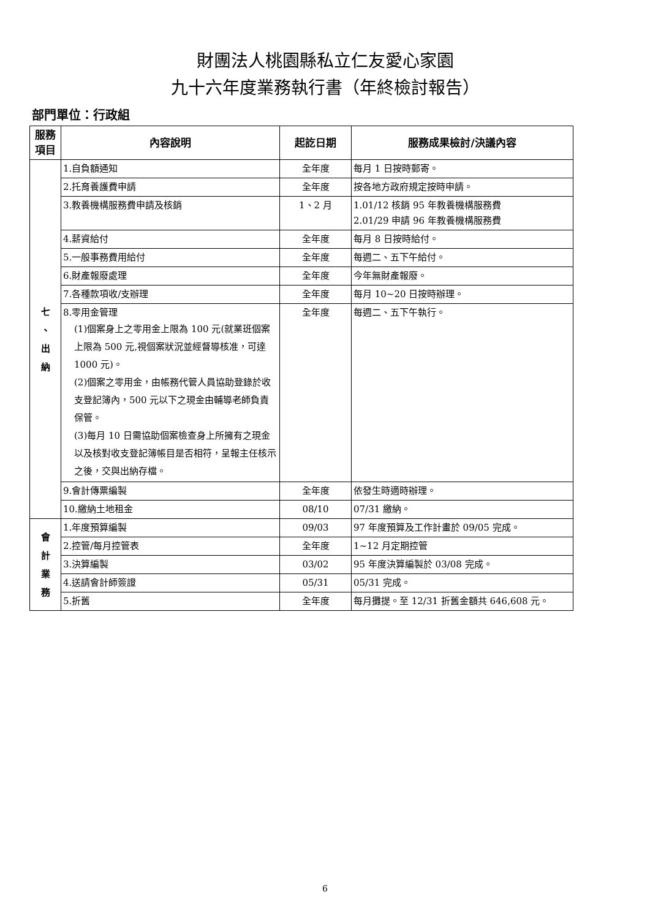財團法人桃園縣私立仁友愛心家園
九十六年度業務執行書（年終檢討報告）
部門單位：行政組
| 服務 項目 | 內容說明 | 起訖日期 | 服務成果檢討/決議內容 |
| --- | --- | --- | --- |
| 七 、 出 納 | 1.自負額通知 | 全年度 | 每月 1 日按時郵寄。 |
| | 2.托育養護費申請 | 全年度 | 按各地方政府規定按時申請。 |
| | 3.教養機構服務費申請及核銷 | 1、2 月 | 1.01/12 核銷 95 年教養機構服務費 2.01/29 申請 96 年教養機構服務費 |
| | 4.薪資給付 | 全年度 | 每月 8 日按時給付。 |
| | 5.一般事務費用給付 | 全年度 | 每週二、五下午給付。 |
| | 6.財產報廢處理 | 全年度 | 今年無財產報廢。 |
| | 7.各種款項收/支辦理 | 全年度 | 每月 10~20 日按時辦理。 |
| | 8.零用金管理 (1)個案身上之零用金上限為 100 元(就業班個案上限為 500 元,視個案狀況並經督導核准，可達 1000 元)。 (2)個案之零用金，由帳務代管人員協助登錄於收支登記簿內，500 元以下之現金由輔導老師負責保管。 (3)每月 10 日需協助個案檢查身上所擁有之現金以及核對收支登記簿帳目是否相符，呈報主任核示之後，交與出納存檔。 | 全年度 | 每週二、五下午執行。 |
| | 9.會計傳票編製 | 全年度 | 依發生時適時辦理。 |
| | 10.繳納土地租金 | 08/10 | 07/31 繳納。 |
| 會 計 業 務 | 1.年度預算編製 | 09/03 | 97 年度預算及工作計畫於 09/05 完成。 |
| | 2.控管/每月控管表 | 全年度 | 1~12 月定期控管 |
| | 3.決算編製 | 03/02 | 95 年度決算編製於 03/08 完成。 |
| | 4.送請會計師簽證 | 05/31 | 05/31 完成。 |
| | 5.折舊 | 全年度 | 每月攤提。至 12/31 折舊金額共 646,608 元。 |
6